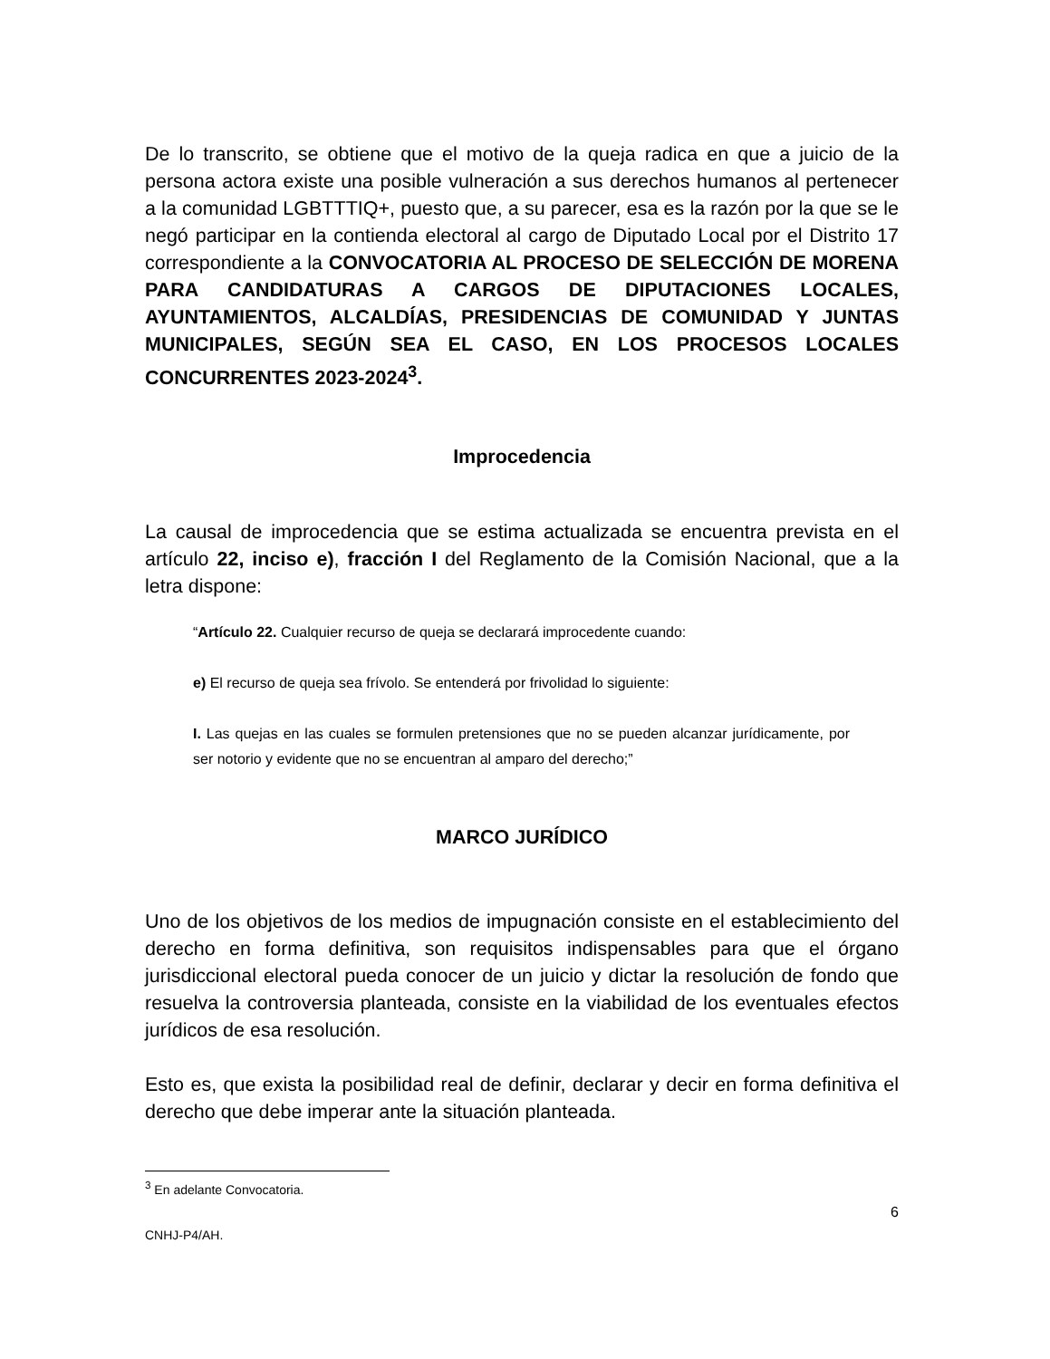De lo transcrito, se obtiene que el motivo de la queja radica en que a juicio de la persona actora existe una posible vulneración a sus derechos humanos al pertenecer a la comunidad LGBTTTIQ+, puesto que, a su parecer, esa es la razón por la que se le negó participar en la contienda electoral al cargo de Diputado Local por el Distrito 17 correspondiente a la CONVOCATORIA AL PROCESO DE SELECCIÓN DE MORENA PARA CANDIDATURAS A CARGOS DE DIPUTACIONES LOCALES, AYUNTAMIENTOS, ALCALDÍAS, PRESIDENCIAS DE COMUNIDAD Y JUNTAS MUNICIPALES, SEGÚN SEA EL CASO, EN LOS PROCESOS LOCALES CONCURRENTES 2023-2024<sup>3</sup>.
Improcedencia
La causal de improcedencia que se estima actualizada se encuentra prevista en el artículo 22, inciso e), fracción I del Reglamento de la Comisión Nacional, que a la letra dispone:
“Artículo 22. Cualquier recurso de queja se declarará improcedente cuando:
e) El recurso de queja sea frívolo. Se entenderá por frivolidad lo siguiente:
I. Las quejas en las cuales se formulen pretensiones que no se pueden alcanzar jurídicamente, por ser notorio y evidente que no se encuentran al amparo del derecho;”
MARCO JURÍDICO
Uno de los objetivos de los medios de impugnación consiste en el establecimiento del derecho en forma definitiva, son requisitos indispensables para que el órgano jurisdiccional electoral pueda conocer de un juicio y dictar la resolución de fondo que resuelva la controversia planteada, consiste en la viabilidad de los eventuales efectos jurídicos de esa resolución.
Esto es, que exista la posibilidad real de definir, declarar y decir en forma definitiva el derecho que debe imperar ante la situación planteada.
<sup>3</sup> En adelante Convocatoria.
6
CNHJ-P4/AH.